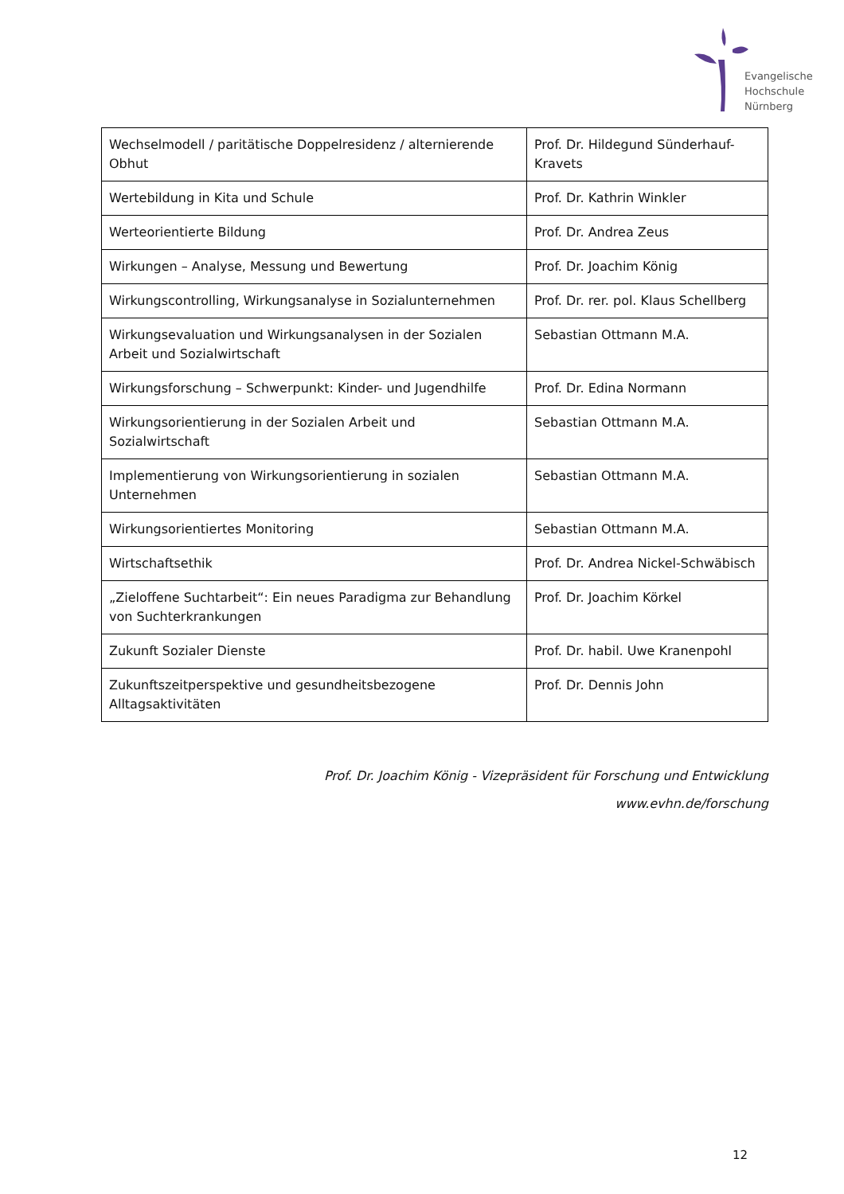Evangelische
Hochschule
Nürnberg
| Wechselmodell / paritätische Doppelresidenz / alternierende Obhut | Prof. Dr. Hildegund Sünderhauf-Kravets |
| Wertebildung in Kita und Schule | Prof. Dr. Kathrin Winkler |
| Werteorientierte Bildung | Prof. Dr. Andrea Zeus |
| Wirkungen – Analyse, Messung und Bewertung | Prof. Dr. Joachim König |
| Wirkungscontrolling, Wirkungsanalyse in Sozialunternehmen | Prof. Dr. rer. pol. Klaus Schellberg |
| Wirkungsevaluation und Wirkungsanalysen in der Sozialen Arbeit und Sozialwirtschaft | Sebastian Ottmann M.A. |
| Wirkungsforschung – Schwerpunkt: Kinder- und Jugendhilfe | Prof. Dr. Edina Normann |
| Wirkungsorientierung in der Sozialen Arbeit und Sozialwirtschaft | Sebastian Ottmann M.A. |
| Implementierung von Wirkungsorientierung in sozialen Unternehmen | Sebastian Ottmann M.A. |
| Wirkungsorientiertes Monitoring | Sebastian Ottmann M.A. |
| Wirtschaftsethik | Prof. Dr. Andrea Nickel-Schwäbisch |
| „Zieloffene Suchtarbeit“: Ein neues Paradigma zur Behandlung von Suchterkrankungen | Prof. Dr. Joachim Körkel |
| Zukunft Sozialer Dienste | Prof. Dr. habil. Uwe Kranenpohl |
| Zukunftszeitperspektive und gesundheitsbezogene Alltagsaktivitäten | Prof. Dr. Dennis John |
Prof. Dr. Joachim König - Vizepräsident für Forschung und Entwicklung
www.evhn.de/forschung
12